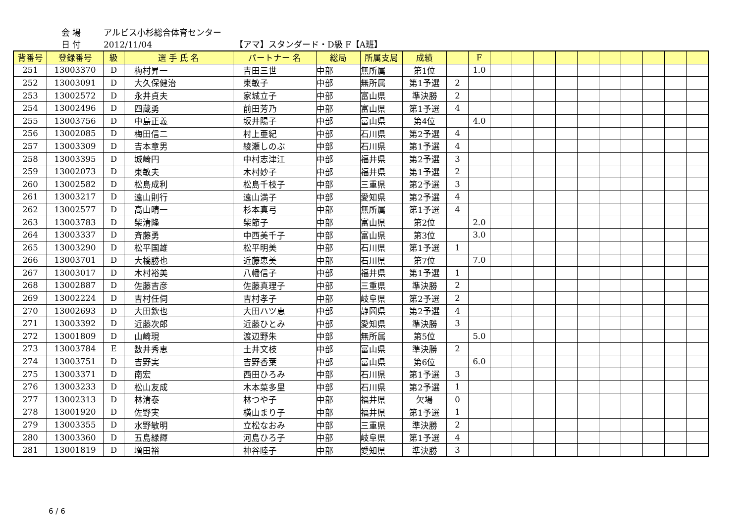会 場 アルビス小杉総合体育センター
日 付 2012/11/04 【アマ】スタンダード・D級 F【A班】
| 背番号 | 登録番号 | 級 | 選 手 氏 名 | パートナー 名 | 総局 | 所属支局 | 成績 | | F | | | | | | | | | | |
| --- | --- | --- | --- | --- | --- | --- | --- | --- | --- | --- | --- | --- | --- | --- | --- | --- | --- | --- | --- |
| 251 | 13003370 | D | 梅村昇一 | 吉田三世 | 中部 | 無所属 | 第1位 | | 1.0 | | | | | | | | | | |
| 252 | 13003091 | D | 大久保健治 | 東敏子 | 中部 | 無所属 | 第1予選 | 2 | | | | | | | | | | | |
| 253 | 13002572 | D | 永井貞夫 | 家城立子 | 中部 | 富山県 | 準決勝 | 2 | | | | | | | | | | | |
| 254 | 13002496 | D | 四蔵勇 | 前田芳乃 | 中部 | 富山県 | 第1予選 | 4 | | | | | | | | | | | |
| 255 | 13003756 | D | 中島正義 | 坂井陽子 | 中部 | 富山県 | 第4位 | | 4.0 | | | | | | | | | | |
| 256 | 13002085 | D | 梅田信二 | 村上亜紀 | 中部 | 石川県 | 第2予選 | 4 | | | | | | | | | | | |
| 257 | 13003309 | D | 吉本章男 | 綾瀬しのぶ | 中部 | 石川県 | 第1予選 | 4 | | | | | | | | | | | |
| 258 | 13003395 | D | 城崎円 | 中村志津江 | 中部 | 福井県 | 第2予選 | 3 | | | | | | | | | | | |
| 259 | 13002073 | D | 東敏夫 | 木村妙子 | 中部 | 福井県 | 第1予選 | 2 | | | | | | | | | | | |
| 260 | 13002582 | D | 松島成利 | 松島千枝子 | 中部 | 三重県 | 第2予選 | 3 | | | | | | | | | | | |
| 261 | 13003217 | D | 遠山則行 | 遠山満子 | 中部 | 愛知県 | 第2予選 | 4 | | | | | | | | | | | |
| 262 | 13002577 | D | 高山晴一 | 杉本真弓 | 中部 | 無所属 | 第1予選 | 4 | | | | | | | | | | | |
| 263 | 13003783 | D | 柴清隆 | 柴節子 | 中部 | 富山県 | 第2位 | | 2.0 | | | | | | | | | | |
| 264 | 13003337 | D | 斉藤勇 | 中西美千子 | 中部 | 富山県 | 第3位 | | 3.0 | | | | | | | | | | |
| 265 | 13003290 | D | 松平国雄 | 松平明美 | 中部 | 石川県 | 第1予選 | 1 | | | | | | | | | | | |
| 266 | 13003701 | D | 大橋勝也 | 近藤恵美 | 中部 | 石川県 | 第7位 | | 7.0 | | | | | | | | | | |
| 267 | 13003017 | D | 木村裕美 | 八幡信子 | 中部 | 福井県 | 第1予選 | 1 | | | | | | | | | | | |
| 268 | 13002887 | D | 佐藤吉彦 | 佐藤真理子 | 中部 | 三重県 | 準決勝 | 2 | | | | | | | | | | | |
| 269 | 13002224 | D | 吉村任伺 | 吉村孝子 | 中部 | 岐阜県 | 第2予選 | 2 | | | | | | | | | | | |
| 270 | 13002693 | D | 大田欽也 | 大田ハツ恵 | 中部 | 静岡県 | 第2予選 | 4 | | | | | | | | | | | |
| 271 | 13003392 | D | 近藤次郎 | 近藤ひとみ | 中部 | 愛知県 | 準決勝 | 3 | | | | | | | | | | | |
| 272 | 13001809 | D | 山崎現 | 渡辺野朱 | 中部 | 無所属 | 第5位 | | 5.0 | | | | | | | | | | |
| 273 | 13003784 | E | 数井秀恵 | 土井文枝 | 中部 | 富山県 | 準決勝 | 2 | | | | | | | | | | | |
| 274 | 13003751 | D | 吉野実 | 吉野香葉 | 中部 | 富山県 | 第6位 | | 6.0 | | | | | | | | | | |
| 275 | 13003371 | D | 南宏 | 西田ひろみ | 中部 | 石川県 | 第1予選 | 3 | | | | | | | | | | | |
| 276 | 13003233 | D | 松山友成 | 木本菜多里 | 中部 | 石川県 | 第2予選 | 1 | | | | | | | | | | | |
| 277 | 13002313 | D | 林清泰 | 林つや子 | 中部 | 福井県 | 欠場 | 0 | | | | | | | | | | | |
| 278 | 13001920 | D | 佐野実 | 横山まり子 | 中部 | 福井県 | 第1予選 | 1 | | | | | | | | | | | |
| 279 | 13003355 | D | 水野敏明 | 立松なおみ | 中部 | 三重県 | 準決勝 | 2 | | | | | | | | | | | |
| 280 | 13003360 | D | 五島緑輝 | 河島ひろ子 | 中部 | 岐阜県 | 第1予選 | 4 | | | | | | | | | | | |
| 281 | 13001819 | D | 増田裕 | 神谷睦子 | 中部 | 愛知県 | 準決勝 | 3 | | | | | | | | | | | |
6 / 6